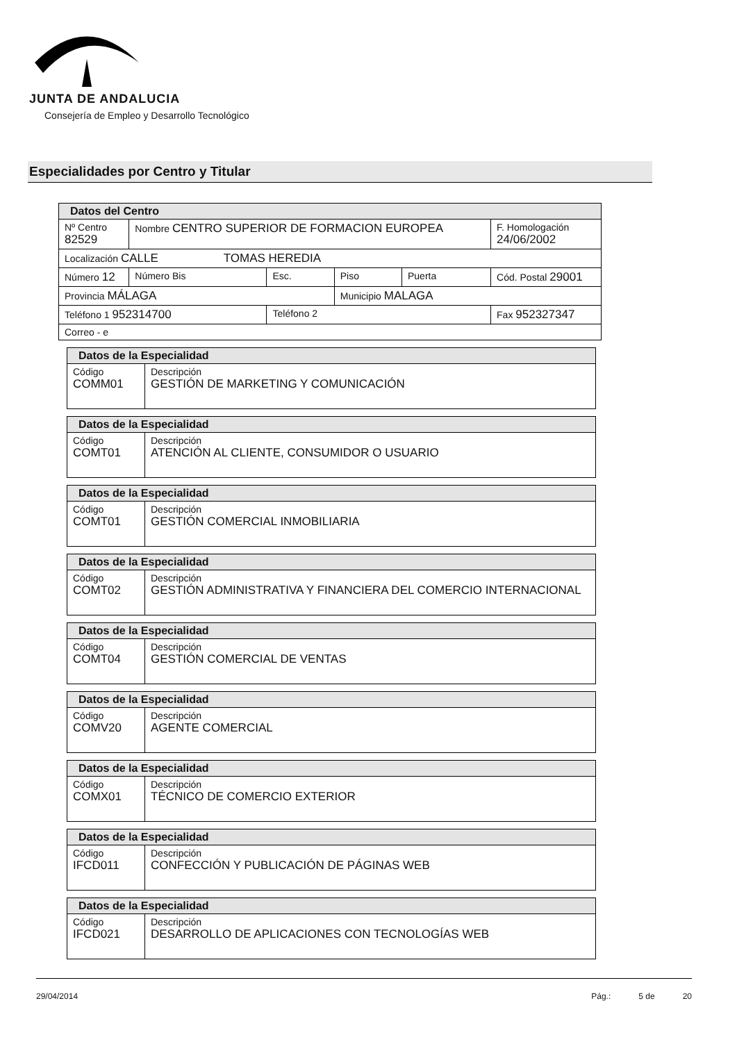JUNTA DE ANDALUCIA
Consejería de Empleo y Desarrollo Tecnológico
Especialidades por Centro y Titular
| Datos del Centro | | | | | | |
| Nº Centro 82529 | Nombre CENTRO SUPERIOR DE FORMACION EUROPEA | | | | | F. Homologación 24/06/2002 |
| Localización CALLE TOMAS HEREDIA | | | | | | |
| Número 12 | Número Bis | Esc. | Piso | Puerta | Cód. Postal 29001 | |
| Provincia MÁLAGA | | | Municipio MALAGA | | | |
| Teléfono 1 952314700 | | Teléfono 2 | | | Fax 952327347 | |
| Correo - e | | | | | | |
| Datos de la Especialidad | |
| Código COMM01 | Descripción GESTIÓN DE MARKETING Y COMUNICACIÓN |
| Datos de la Especialidad | |
| Código COMT01 | Descripción ATENCIÓN AL CLIENTE, CONSUMIDOR O USUARIO |
| Datos de la Especialidad | |
| Código COMT01 | Descripción GESTIÓN COMERCIAL INMOBILIARIA |
| Datos de la Especialidad | |
| Código COMT02 | Descripción GESTIÓN ADMINISTRATIVA Y FINANCIERA DEL COMERCIO INTERNACIONAL |
| Datos de la Especialidad | |
| Código COMT04 | Descripción GESTIÓN COMERCIAL DE VENTAS |
| Datos de la Especialidad | |
| Código COMV20 | Descripción AGENTE COMERCIAL |
| Datos de la Especialidad | |
| Código COMX01 | Descripción TÉCNICO DE COMERCIO EXTERIOR |
| Datos de la Especialidad | |
| Código IFCD011 | Descripción CONFECCIÓN Y PUBLICACIÓN DE PÁGINAS WEB |
| Datos de la Especialidad | |
| Código IFCD021 | Descripción DESARROLLO DE APLICACIONES CON TECNOLOGÍAS WEB |
29/04/2014 Pág.: 5 de 20